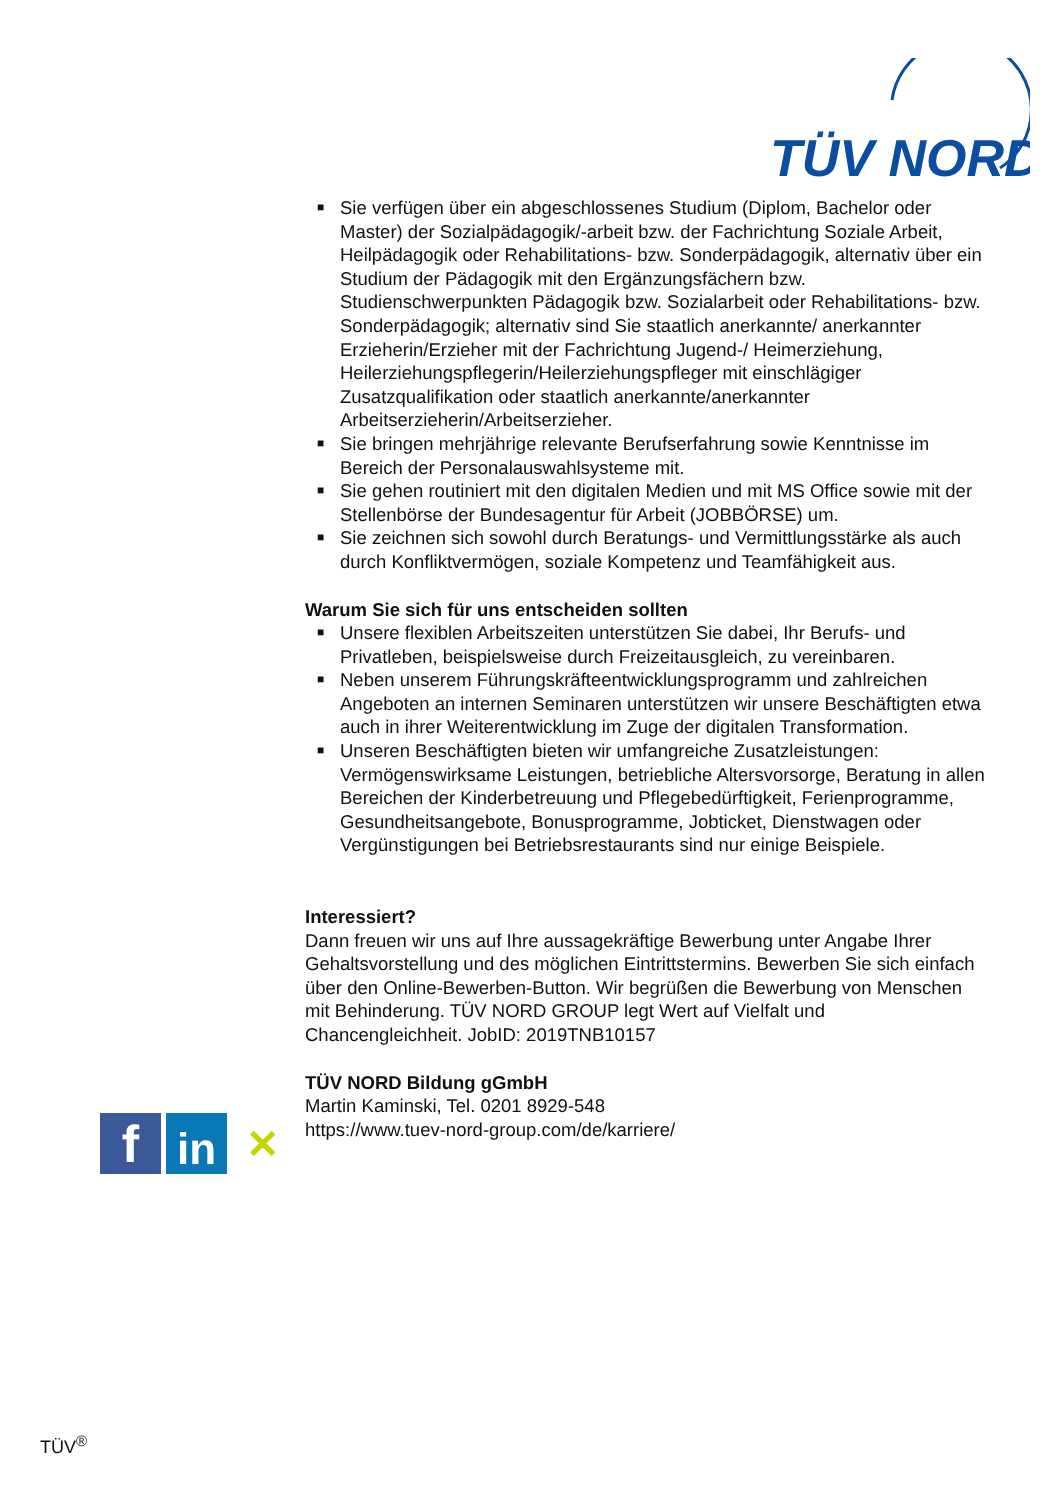TÜV NORD
■ Sie verfügen über ein abgeschlossenes Studium (Diplom, Bachelor oder Master) der Sozialpädagogik/-arbeit bzw. der Fachrichtung Soziale Arbeit, Heilpädagogik oder Rehabilitations- bzw. Sonderpädagogik, alternativ über ein Studium der Pädagogik mit den Ergänzungsfächern bzw. Studienschwerpunkten Pädagogik bzw. Sozialarbeit oder Rehabilitations- bzw. Sonderpädagogik; alternativ sind Sie staatlich anerkannte/ anerkannter Erzieherin/Erzieher mit der Fachrichtung Jugend-/ Heimerziehung, Heilerziehungspflegerin/Heilerziehungspfleger mit einschlägiger Zusatzqualifikation oder staatlich anerkannte/anerkannter Arbeitserzieherin/Arbeitserzieher.
■ Sie bringen mehrjährige relevante Berufserfahrung sowie Kenntnisse im Bereich der Personalauswahlsysteme mit.
■ Sie gehen routiniert mit den digitalen Medien und mit MS Office sowie mit der Stellenbörse der Bundesagentur für Arbeit (JOBBÖRSE) um.
■ Sie zeichnen sich sowohl durch Beratungs- und Vermittlungsstärke als auch durch Konfliktvermögen, soziale Kompetenz und Teamfähigkeit aus.
Warum Sie sich für uns entscheiden sollten
■ Unsere flexiblen Arbeitszeiten unterstützen Sie dabei, Ihr Berufs- und Privatleben, beispielsweise durch Freizeitausgleich, zu vereinbaren.
■ Neben unserem Führungskräfteentwicklungsprogramm und zahlreichen Angeboten an internen Seminaren unterstützen wir unsere Beschäftigten etwa auch in ihrer Weiterentwicklung im Zuge der digitalen Transformation.
■ Unseren Beschäftigten bieten wir umfangreiche Zusatzleistungen: Vermögenswirksame Leistungen, betriebliche Altersvorsorge, Beratung in allen Bereichen der Kinderbetreuung und Pflegebedürftigkeit, Ferienprogramme, Gesundheitsangebote, Bonusprogramme, Jobticket, Dienstwagen oder Vergünstigungen bei Betriebsrestaurants sind nur einige Beispiele.
Interessiert?
Dann freuen wir uns auf Ihre aussagekräftige Bewerbung unter Angabe Ihrer Gehaltsvorstellung und des möglichen Eintrittstermins. Bewerben Sie sich einfach über den Online-Bewerben-Button. Wir begrüßen die Bewerbung von Menschen mit Behinderung. TÜV NORD GROUP legt Wert auf Vielfalt und Chancengleichheit. JobID: 2019TNB10157
TÜV NORD Bildung gGmbH
Martin Kaminski, Tel. 0201 8929-548
https://www.tuev-nord-group.com/de/karriere/
f
in
✕
TÜV<sup>®</sup>